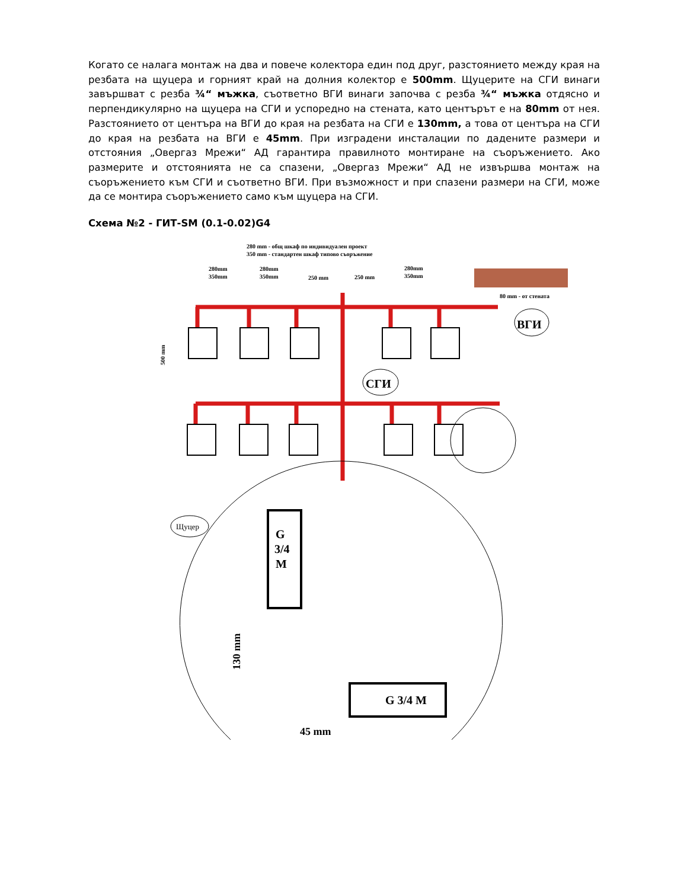Когато се налага монтаж на два и повече колектора един под друг, разстоянието между края на резбата на щуцера и горният край на долния колектор е 500mm. Щуцерите на СГИ винаги завършват с резба ¾“ мъжка, съответно ВГИ винаги започва с резба ¾“ мъжка отдясно и перпендикулярно на щуцера на СГИ и успоредно на стената, като центърът е на 80mm от нея. Разстоянието от центъра на ВГИ до края на резбата на СГИ е 130mm, а това от центъра на СГИ до края на резбата на ВГИ е 45mm. При изградени инсталации по дадените размери и отстояния „Овергаз Мрежи“ АД гарантира правилното монтиране на съоръжението. Ако размерите и отстоянията не са спазени, „Овергаз Мрежи“ АД не извършва монтаж на съоръжението към СГИ и съответно ВГИ. При възможност и при спазени размери на СГИ, може да се монтира съоръжението само към щуцера на СГИ.
Схема №2 - ГИТ-SM (0.1-0.02)G4
280 mm - общ шкаф по индивидуален проект
350 mm - стандартен шкаф типово съоръжение
280mm
350mm
280mm
350mm
250 mm
250 mm
280mm
350mm
80 mm - от стената
500 mm
ВГИ
СГИ
Щуцер
G
3/4
M
G 3/4 M
130 mm
45 mm